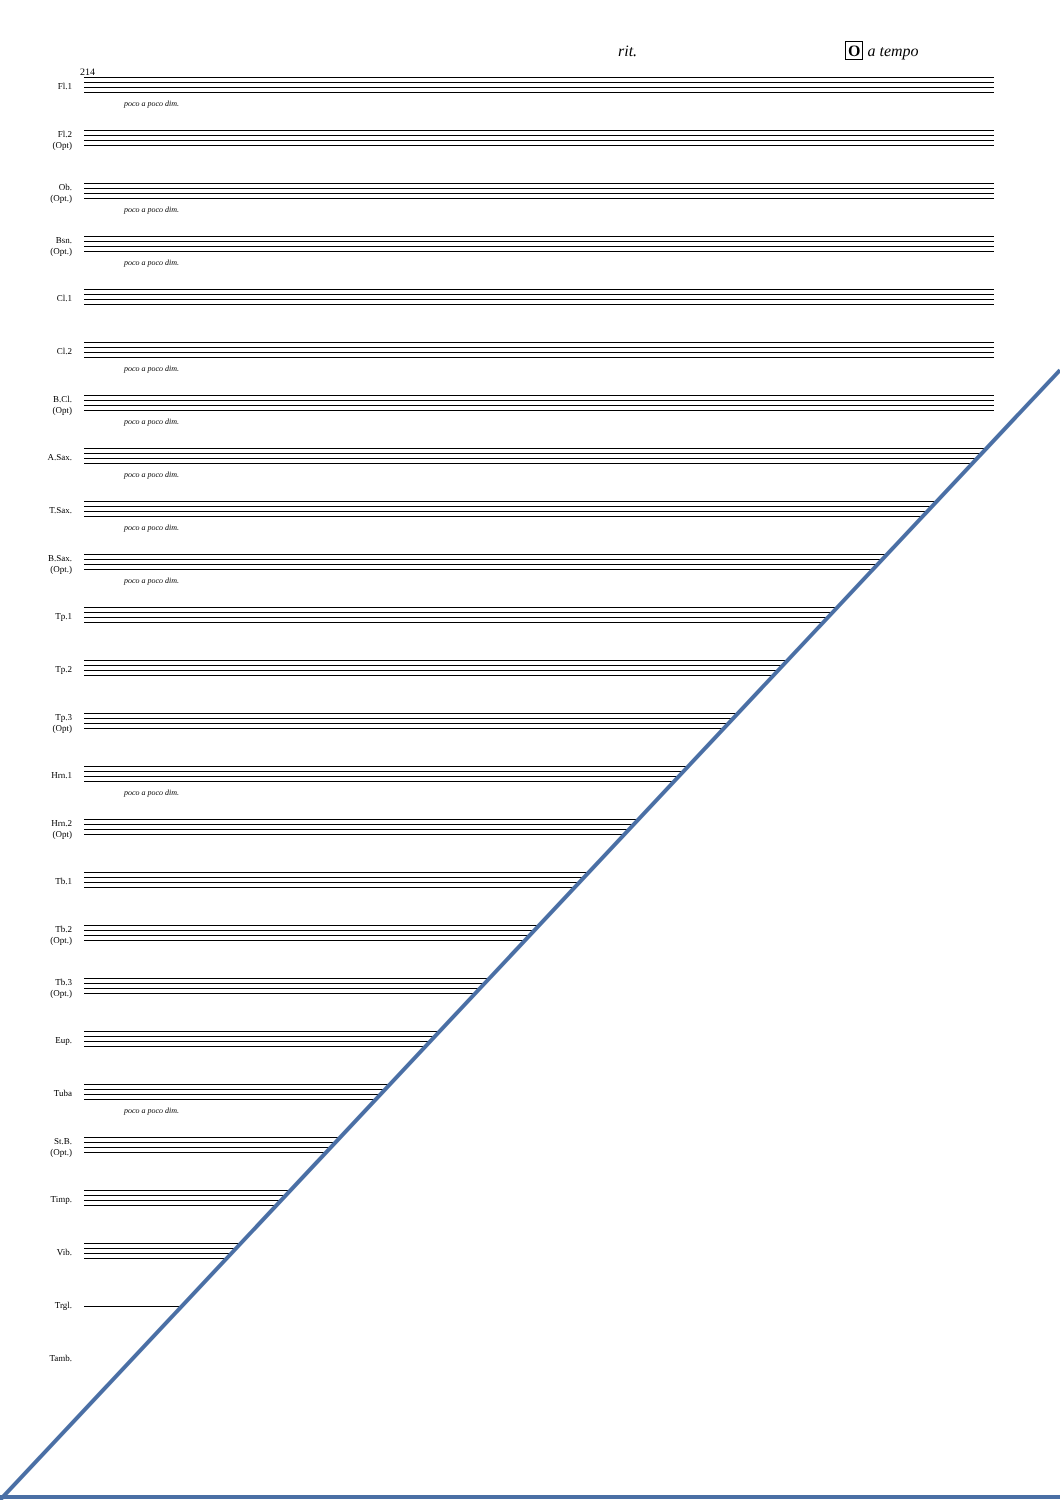rit. Oa tempo
214
Fl.1
poco a poco dim.
Fl.2
(Opt)
Ob.
(Opt.)
poco a poco dim.
Bsn.
(Opt.)
poco a poco dim.
Cl.1
Cl.2
poco a poco dim.
B.Cl.
(Opt)
poco a poco dim.
A.Sax.
poco a poco dim.
T.Sax.
poco a poco dim.
B.Sax.
(Opt.)
poco a poco dim.
Tp.1
Tp.2
Tp.3
(Opt)
Hrn.1
poco a poco dim.
Hrn.2
(Opt)
Tb.1
Tb.2
(Opt.)
Tb.3
(Opt.)
Eup.
Tuba
poco a poco dim.
St.B.
(Opt.)
Timp.
Vib.
Trgl.
Tamb.